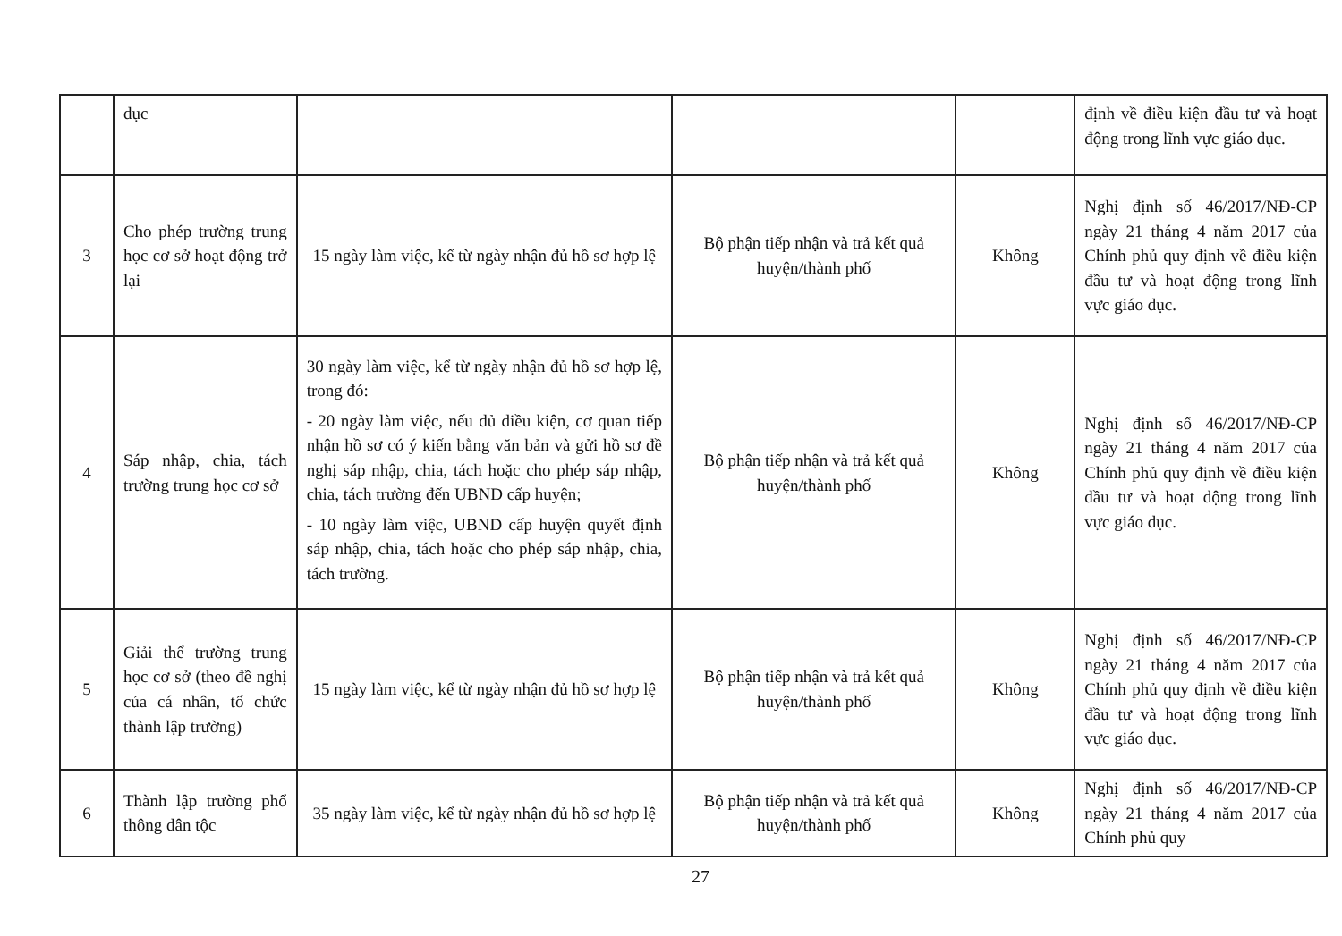| | dục | | | | định về điều kiện đầu tư và hoạt động trong lĩnh vực giáo dục. |
| 3 | Cho phép trường trung học cơ sở hoạt động trở lại | 15 ngày làm việc, kể từ ngày nhận đủ hồ sơ hợp lệ | Bộ phận tiếp nhận và trả kết quả huyện/thành phố | Không | Nghị định số 46/2017/NĐ-CP ngày 21 tháng 4 năm 2017 của Chính phủ quy định về điều kiện đầu tư và hoạt động trong lĩnh vực giáo dục. |
| 4 | Sáp nhập, chia, tách trường trung học cơ sở | 30 ngày làm việc, kể từ ngày nhận đủ hồ sơ hợp lệ, trong đó: - 20 ngày làm việc, nếu đủ điều kiện, cơ quan tiếp nhận hồ sơ có ý kiến bằng văn bản và gửi hồ sơ đề nghị sáp nhập, chia, tách hoặc cho phép sáp nhập, chia, tách trường đến UBND cấp huyện; - 10 ngày làm việc, UBND cấp huyện quyết định sáp nhập, chia, tách hoặc cho phép sáp nhập, chia, tách trường. | Bộ phận tiếp nhận và trả kết quả huyện/thành phố | Không | Nghị định số 46/2017/NĐ-CP ngày 21 tháng 4 năm 2017 của Chính phủ quy định về điều kiện đầu tư và hoạt động trong lĩnh vực giáo dục. |
| 5 | Giải thể trường trung học cơ sở (theo đề nghị của cá nhân, tổ chức thành lập trường) | 15 ngày làm việc, kể từ ngày nhận đủ hồ sơ hợp lệ | Bộ phận tiếp nhận và trả kết quả huyện/thành phố | Không | Nghị định số 46/2017/NĐ-CP ngày 21 tháng 4 năm 2017 của Chính phủ quy định về điều kiện đầu tư và hoạt động trong lĩnh vực giáo dục. |
| 6 | Thành lập trường phổ thông dân tộc | 35 ngày làm việc, kể từ ngày nhận đủ hồ sơ hợp lệ | Bộ phận tiếp nhận và trả kết quả huyện/thành phố | Không | Nghị định số 46/2017/NĐ-CP ngày 21 tháng 4 năm 2017 của Chính phủ quy |
27